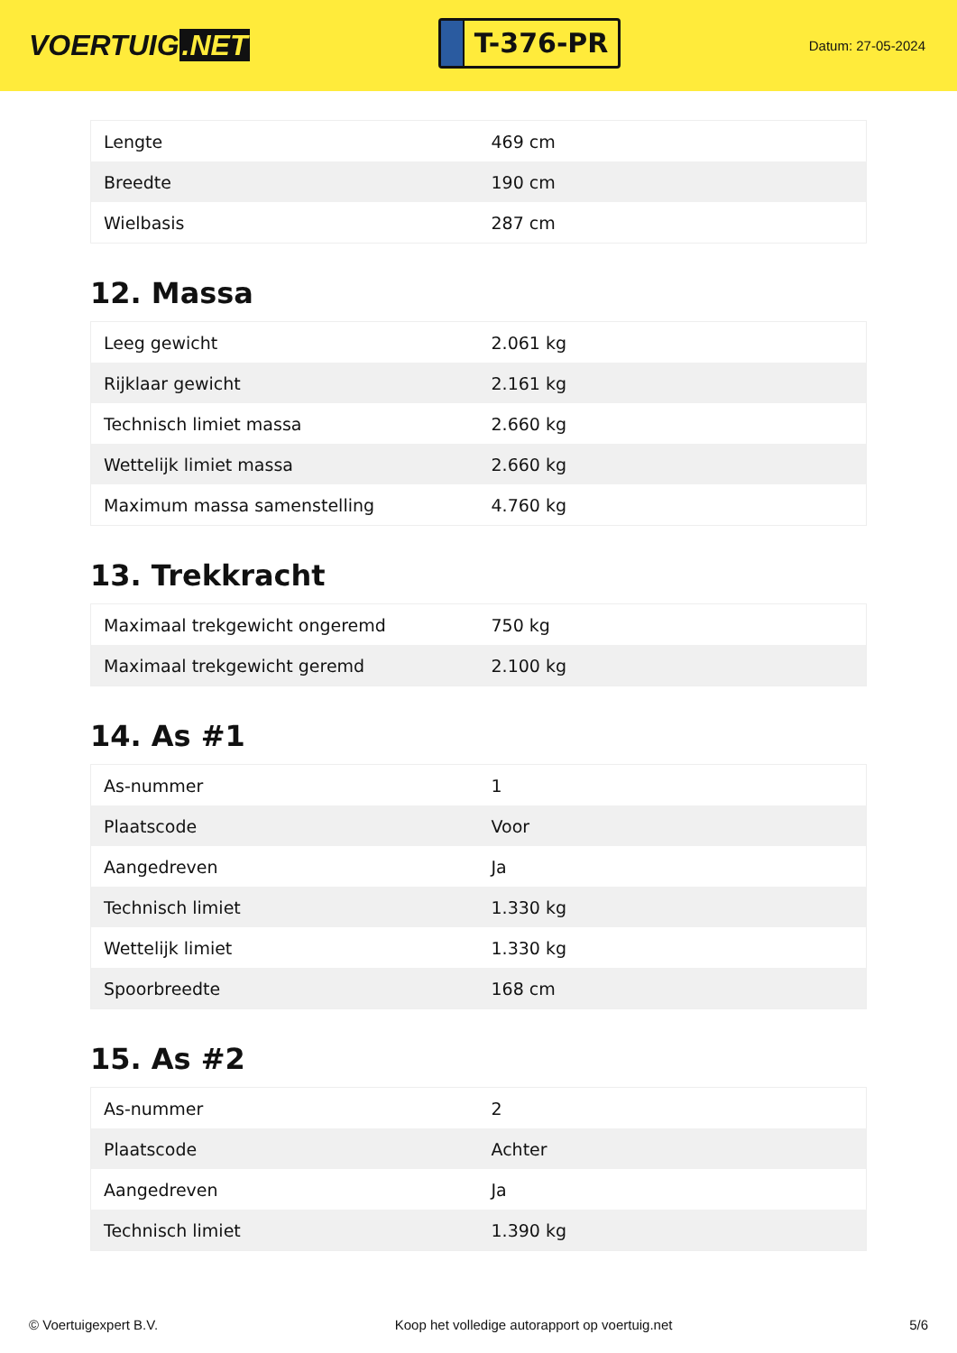VOERTUIG.NET
T-376-PR
Datum: 27-05-2024
| Lengte | 469 cm |
| Breedte | 190 cm |
| Wielbasis | 287 cm |
12. Massa
| Leeg gewicht | 2.061 kg |
| Rijklaar gewicht | 2.161 kg |
| Technisch limiet massa | 2.660 kg |
| Wettelijk limiet massa | 2.660 kg |
| Maximum massa samenstelling | 4.760 kg |
13. Trekkracht
| Maximaal trekgewicht ongeremd | 750 kg |
| Maximaal trekgewicht geremd | 2.100 kg |
14. As #1
| As-nummer | 1 |
| Plaatscode | Voor |
| Aangedreven | Ja |
| Technisch limiet | 1.330 kg |
| Wettelijk limiet | 1.330 kg |
| Spoorbreedte | 168 cm |
15. As #2
| As-nummer | 2 |
| Plaatscode | Achter |
| Aangedreven | Ja |
| Technisch limiet | 1.390 kg |
© Voertuigexpert B.V. Koop het volledige autorapport op voertuig.net 5/6